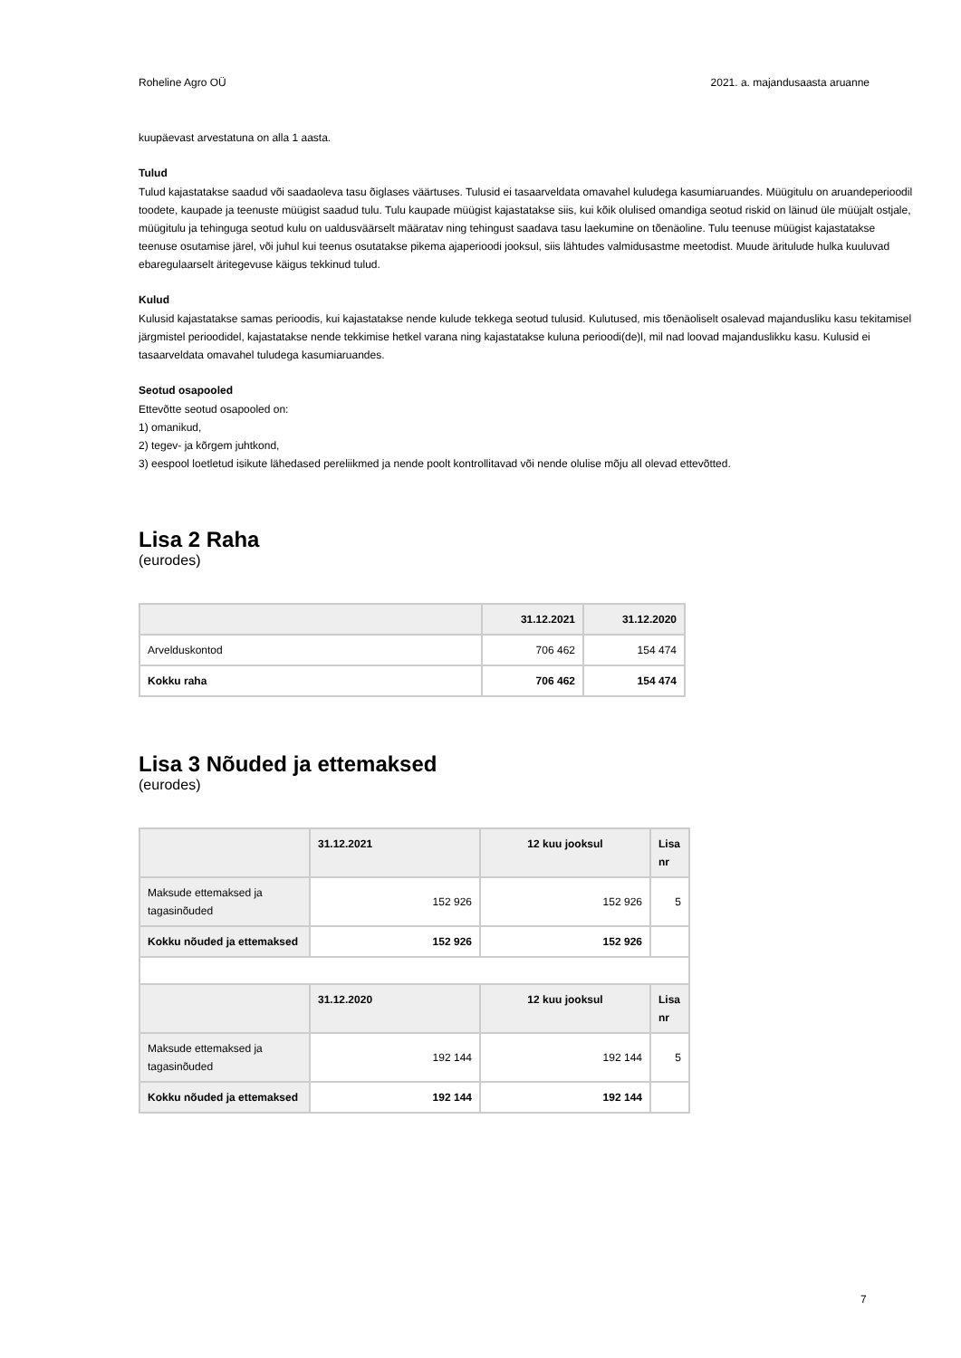Roheline Agro OÜ 2021. a. majandusaasta aruanne
kuupäevast arvestatuna on alla 1 aasta.
Tulud
Tulud kajastatakse saadud või saadaoleva tasu õiglases väärtuses. Tulusid ei tasaarveldata omavahel kuludega kasumiaruandes. Müügitulu on aruandeperioodil toodete, kaupade ja teenuste müügist saadud tulu. Tulu kaupade müügist kajastatakse siis, kui kõik olulised omandiga seotud riskid on läinud üle müüjalt ostjale, müügitulu ja tehinguga seotud kulu on ualdusväärselt määratav ning tehingust saadava tasu laekumine on tõenäoline. Tulu teenuse müügist kajastatakse teenuse osutamise järel, või juhul kui teenus osutatakse pikema ajaperioodi jooksul, siis lähtudes valmidusastme meetodist. Muude äritulude hulka kuuluvad ebaregulaarselt äritegevuse käigus tekkinud tulud.
Kulud
Kulusid kajastatakse samas perioodis, kui kajastatakse nende kulude tekkega seotud tulusid. Kulutused, mis tõenäoliselt osalevad majandusliku kasu tekitamisel järgmistel perioodidel, kajastatakse nende tekkimise hetkel varana ning kajastatakse kuluna perioodi(de)l, mil nad loovad majanduslikku kasu. Kulusid ei tasaarveldata omavahel tuludega kasumiaruandes.
Seotud osapooled
Ettevõtte seotud osapooled on:
1) omanikud,
2) tegev- ja kõrgem juhtkond,
3) eespool loetletud isikute lähedased pereliikmed ja nende poolt kontrollitavad või nende olulise mõju all olevad ettevõtted.
Lisa 2 Raha
(eurodes)
| | 31.12.2021 | 31.12.2020 |
| --- | --- | --- |
| Arvelduskontod | 706 462 | 154 474 |
| Kokku raha | 706 462 | 154 474 |
Lisa 3 Nõuded ja ettemaksed
(eurodes)
| | 31.12.2021 | 12 kuu jooksul | Lisa nr |
| --- | --- | --- | --- |
| Maksude ettemaksed ja tagasinõuded | 152 926 | 152 926 | 5 |
| Kokku nõuded ja ettemaksed | 152 926 | 152 926 | |
| | 31.12.2020 | 12 kuu jooksul | Lisa nr |
| Maksude ettemaksed ja tagasinõuded | 192 144 | 192 144 | 5 |
| Kokku nõuded ja ettemaksed | 192 144 | 192 144 | |
7